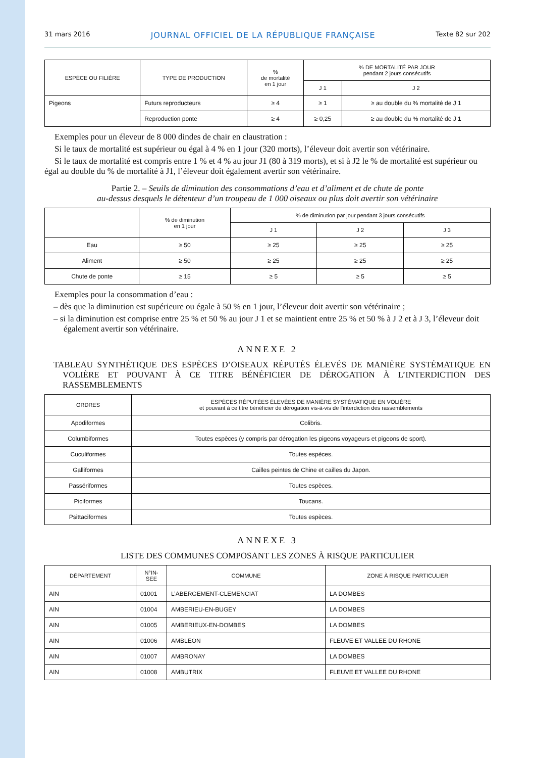31 mars 2016 JOURNAL OFFICIEL DE LA RÉPUBLIQUE FRANÇAISE Texte 82 sur 202
| ESPÈCE OU FILIÈRE | TYPE DE PRODUCTION | % de mortalité en 1 jour | % DE MORTALITÉ PAR JOUR pendant 2 jours consécutifs | |
| --- | --- | --- | --- | --- |
| | | | J 1 | J 2 |
| Pigeons | Futurs reproducteurs | ≥ 4 | ≥ 1 | ≥ au double du % mortalité de J 1 |
| | Reproduction ponte | ≥ 4 | ≥ 0,25 | ≥ au double du % mortalité de J 1 |
Exemples pour un éleveur de 8 000 dindes de chair en claustration :
Si le taux de mortalité est supérieur ou égal à 4 % en 1 jour (320 morts), l’éleveur doit avertir son vétérinaire.
Si le taux de mortalité est compris entre 1 % et 4 % au jour J1 (80 à 319 morts), et si à J2 le % de mortalité est supérieur ou égal au double du % de mortalité à J1, l’éleveur doit également avertir son vétérinaire.
Partie 2. – Seuils de diminution des consommations d’eau et d’aliment et de chute de ponte
au-dessus desquels le détenteur d’un troupeau de 1 000 oiseaux ou plus doit avertir son vétérinaire
| | % de diminution en 1 jour | % de diminution par jour pendant 3 jours consécutifs | | |
| --- | --- | --- | --- | --- |
| | | J 1 | J 2 | J 3 |
| Eau | ≥ 50 | ≥ 25 | ≥ 25 | ≥ 25 |
| Aliment | ≥ 50 | ≥ 25 | ≥ 25 | ≥ 25 |
| Chute de ponte | ≥ 15 | ≥ 5 | ≥ 5 | ≥ 5 |
Exemples pour la consommation d’eau :
– dès que la diminution est supérieure ou égale à 50 % en 1 jour, l’éleveur doit avertir son vétérinaire ;
– si la diminution est comprise entre 25 % et 50 % au jour J 1 et se maintient entre 25 % et 50 % à J 2 et à J 3, l’éleveur doit également avertir son vétérinaire.
ANNEXE 2
TABLEAU SYNTHÉTIQUE DES ESPÈCES D’OISEAUX RÉPUTÉS ÉLEVÉS DE MANIÈRE SYSTÉMATIQUE EN VOLIÈRE ET POUVANT À CE TITRE BÉNÉFICIER DE DÉROGATION À L’INTERDICTION DES RASSEMBLEMENTS
| ORDRES | ESPÈCES RÉPUTÉES ÉLEVÉES DE MANIÈRE SYSTÉMATIQUE EN VOLIÈRE et pouvant à ce titre bénéficier de dérogation vis-à-vis de l’interdiction des rassemblements |
| --- | --- |
| Apodiformes | Colibris. |
| Columbiformes | Toutes espèces (y compris par dérogation les pigeons voyageurs et pigeons de sport). |
| Cuculiformes | Toutes espèces. |
| Galliformes | Cailles peintes de Chine et cailles du Japon. |
| Passériformes | Toutes espèces. |
| Piciformes | Toucans. |
| Psittaciformes | Toutes espèces. |
ANNEXE 3
LISTE DES COMMUNES COMPOSANT LES ZONES À RISQUE PARTICULIER
| DÉPARTEMENT | N°IN- SEE | COMMUNE | ZONE À RISQUE PARTICULIER |
| --- | --- | --- | --- |
| AIN | 01001 | L’ABERGEMENT-CLEMENCIAT | LA DOMBES |
| AIN | 01004 | AMBERIEU-EN-BUGEY | LA DOMBES |
| AIN | 01005 | AMBERIEUX-EN-DOMBES | LA DOMBES |
| AIN | 01006 | AMBLEON | FLEUVE ET VALLEE DU RHONE |
| AIN | 01007 | AMBRONAY | LA DOMBES |
| AIN | 01008 | AMBUTRIX | FLEUVE ET VALLEE DU RHONE |